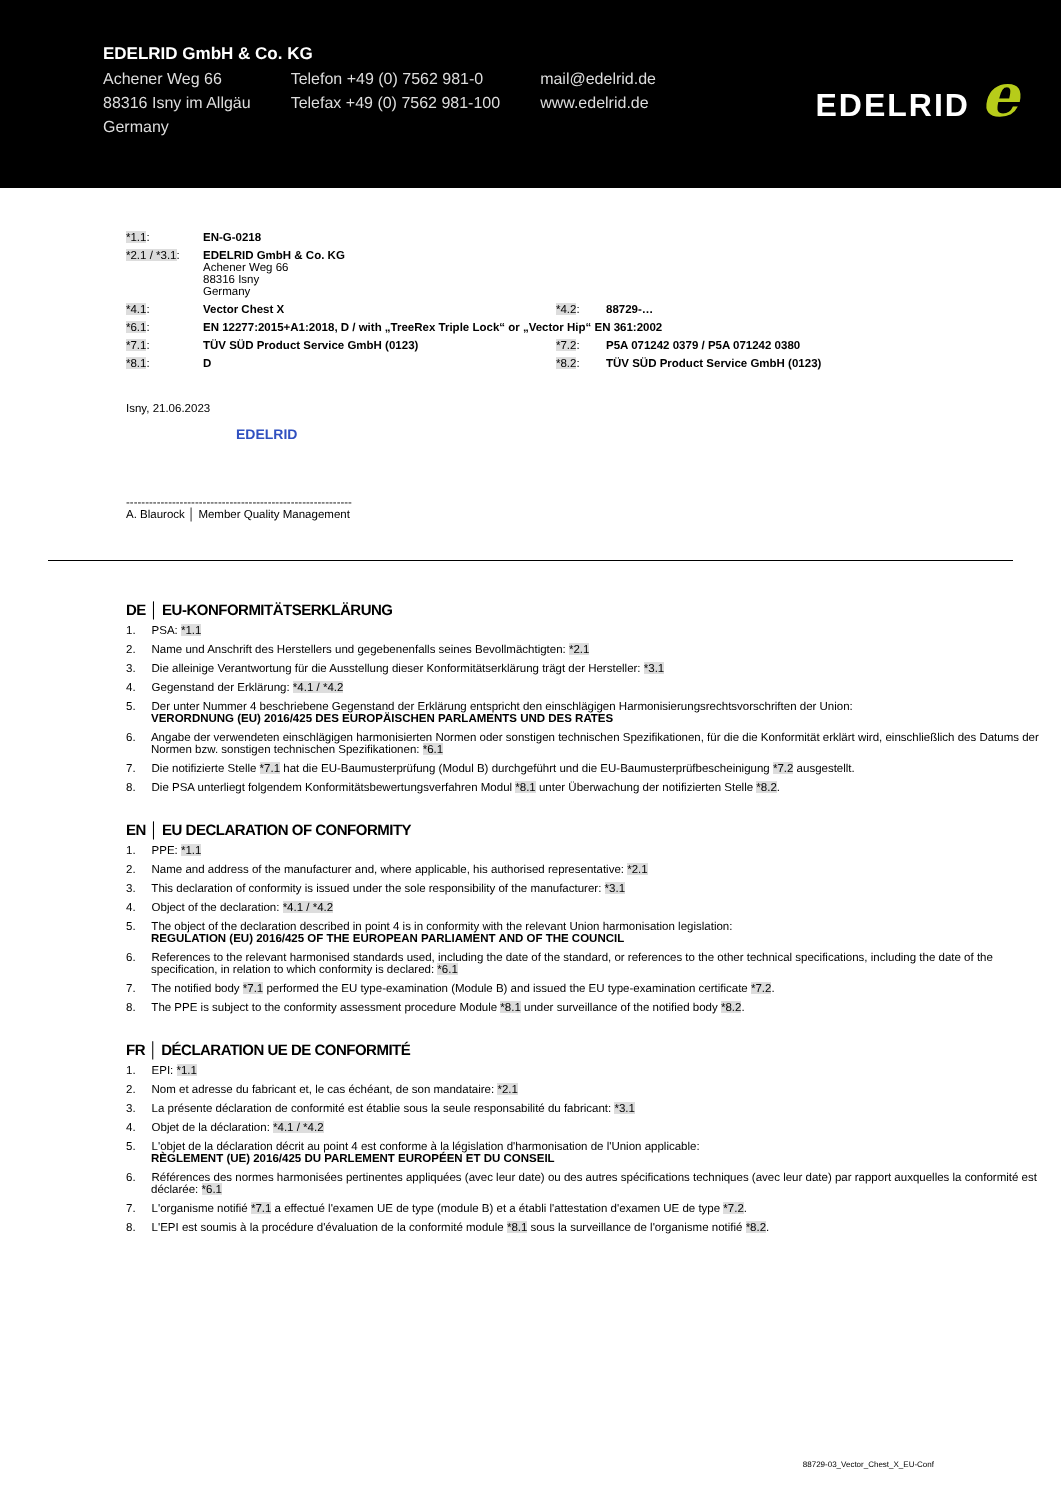EDELRID GmbH & Co. KG
| Achener Weg 66 | Telefon +49 (0) 7562 981-0 | mail@edelrid.de |
| 88316 Isny im Allgäu | Telefax +49 (0) 7562 981-100 | www.edelrid.de |
| Germany | | |
EDELRID e
| *1.1 : | EN-G-0218 | | |
| *2.1 / *3.1 : | EDELRID GmbH & Co. KG Achener Weg 66 88316 Isny Germany | | |
| *4.1 : | Vector Chest X | *4.2 : | 88729-… |
| *6.1 : | EN 12277:2015+A1:2018, D / with „TreeRex Triple Lock“ or „Vector Hip“ EN 361:2002 | | |
| *7.1 : | TÜV SÜD Product Service GmbH (0123) | *7.2 : | P5A 071242 0379 / P5A 071242 0380 |
| *8.1 : | D | *8.2 : | TÜV SÜD Product Service GmbH (0123) |
Isny, 21.06.2023
EDELRID
-----------------------------------------------------------
A. Blaurock │ Member Quality Management
DE │ EU-KONFORMITÄTSERKLÄRUNG
1. PSA: *1.1
2. Name und Anschrift des Herstellers und gegebenenfalls seines Bevollmächtigten: *2.1
3. Die alleinige Verantwortung für die Ausstellung dieser Konformitätserklärung trägt der Hersteller: *3.1
4. Gegenstand der Erklärung: *4.1 / *4.2
5. Der unter Nummer 4 beschriebene Gegenstand der Erklärung entspricht den einschlägigen Harmonisierungsrechtsvorschriften der Union:
VERORDNUNG (EU) 2016/425 DES EUROPÄISCHEN PARLAMENTS UND DES RATES
6. Angabe der verwendeten einschlägigen harmonisierten Normen oder sonstigen technischen Spezifikationen, für die die Konformität erklärt wird, einschließlich des Datums der Normen bzw. sonstigen technischen Spezifikationen: *6.1
7. Die notifizierte Stelle *7.1 hat die EU-Baumusterprüfung (Modul B) durchgeführt und die EU-Baumusterprüfbescheinigung *7.2 ausgestellt.
8. Die PSA unterliegt folgendem Konformitätsbewertungsverfahren Modul *8.1 unter Überwachung der notifizierten Stelle *8.2.
EN │ EU DECLARATION OF CONFORMITY
1. PPE: *1.1
2. Name and address of the manufacturer and, where applicable, his authorised representative: *2.1
3. This declaration of conformity is issued under the sole responsibility of the manufacturer: *3.1
4. Object of the declaration: *4.1 / *4.2
5. The object of the declaration described in point 4 is in conformity with the relevant Union harmonisation legislation:
REGULATION (EU) 2016/425 OF THE EUROPEAN PARLIAMENT AND OF THE COUNCIL
6. References to the relevant harmonised standards used, including the date of the standard, or references to the other technical specifications, including the date of the specification, in relation to which conformity is declared: *6.1
7. The notified body *7.1 performed the EU type-examination (Module B) and issued the EU type-examination certificate *7.2.
8. The PPE is subject to the conformity assessment procedure Module *8.1 under surveillance of the notified body *8.2.
FR │ DÉCLARATION UE DE CONFORMITÉ
1. EPI: *1.1
2. Nom et adresse du fabricant et, le cas échéant, de son mandataire: *2.1
3. La présente déclaration de conformité est établie sous la seule responsabilité du fabricant: *3.1
4. Objet de la déclaration: *4.1 / *4.2
5. L'objet de la déclaration décrit au point 4 est conforme à la législation d'harmonisation de l'Union applicable:
RÈGLEMENT (UE) 2016/425 DU PARLEMENT EUROPÉEN ET DU CONSEIL
6. Références des normes harmonisées pertinentes appliquées (avec leur date) ou des autres spécifications techniques (avec leur date) par rapport auxquelles la conformité est déclarée: *6.1
7. L'organisme notifié *7.1 a effectué l'examen UE de type (module B) et a établi l'attestation d'examen UE de type *7.2.
8. L'EPI est soumis à la procédure d'évaluation de la conformité module *8.1 sous la surveillance de l'organisme notifié *8.2.
88729-03_Vector_Chest_X_EU-Conf